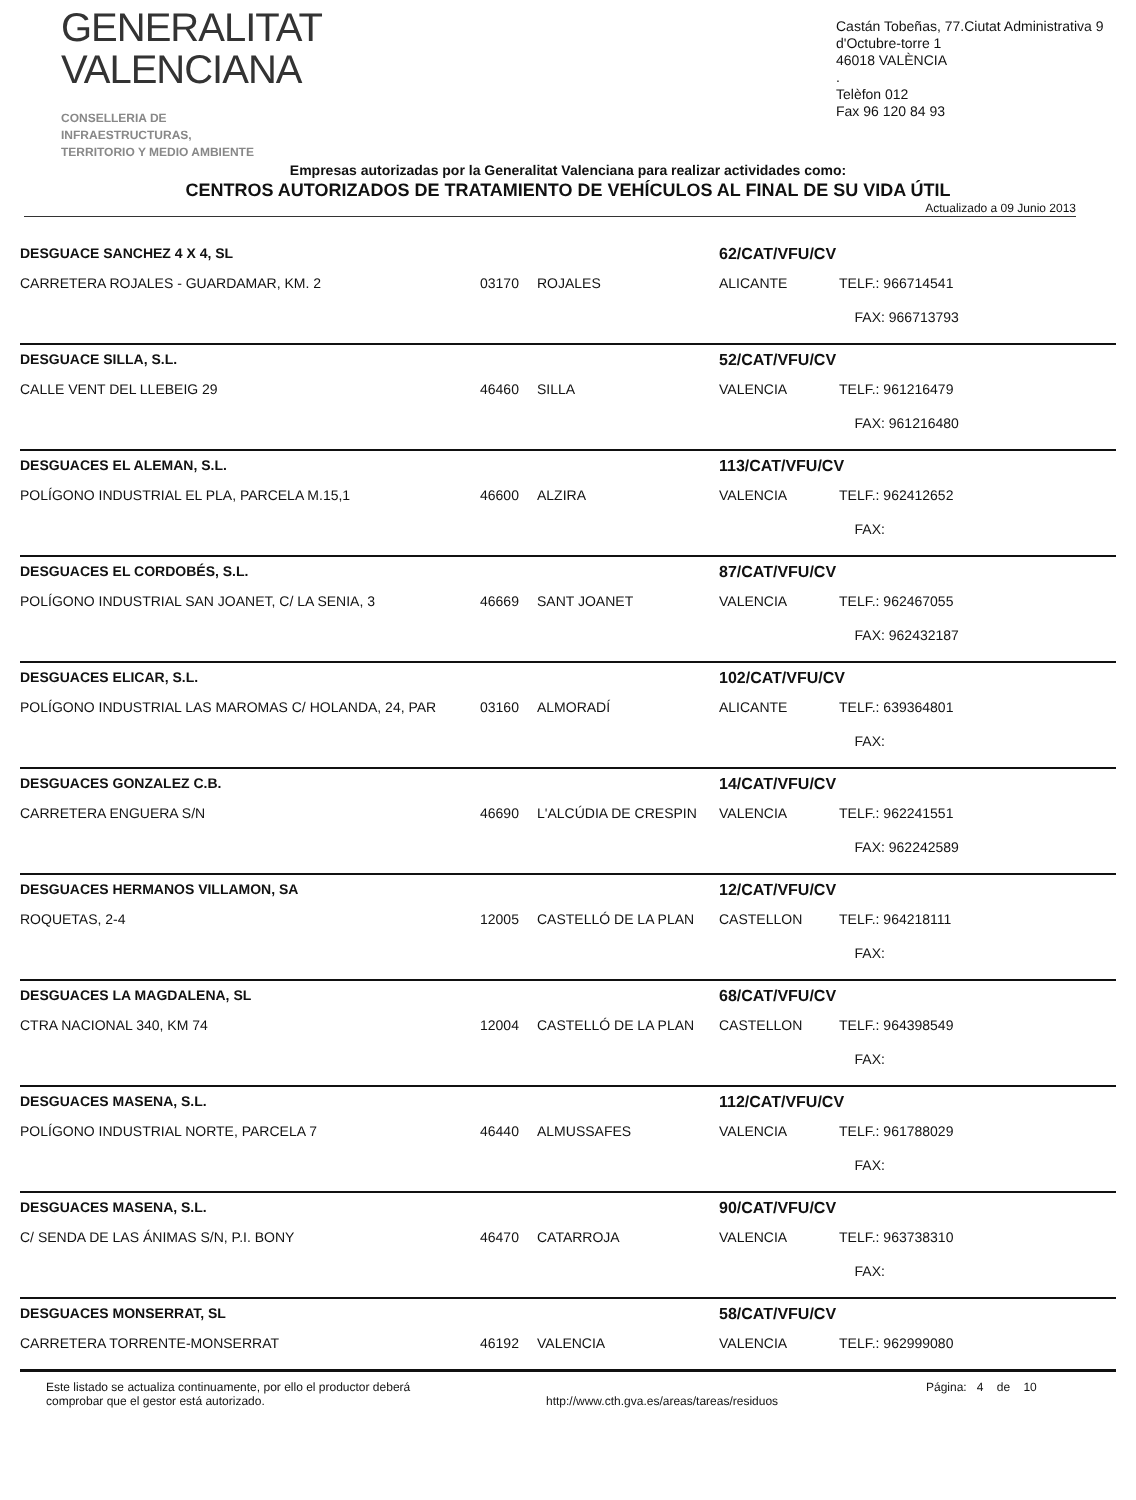GENERALITAT
VALENCIANA
CONSELLERIA DE INFRAESTRUCTURAS,
TERRITORIO Y MEDIO AMBIENTE
Castán Tobeñas, 77.Ciutat Administrativa 9 d'Octubre-torre 1
46018 VALÈNCIA
.
Telèfon 012
Fax 96 120 84 93
Empresas autorizadas por la Generalitat Valenciana para realizar actividades como:
CENTROS AUTORIZADOS DE TRATAMIENTO DE VEHÍCULOS AL FINAL DE SU VIDA ÚTIL
Actualizado a 09 Junio 2013
| DESGUACE SANCHEZ 4 X 4, SL | | | 62/CAT/VFU/CV | |
| CARRETERA ROJALES - GUARDAMAR, KM. 2 | 03170 | ROJALES | ALICANTE | TELF.: 966714541 |
| | | | | FAX: 966713793 |
| DESGUACE SILLA, S.L. | | | 52/CAT/VFU/CV | |
| CALLE VENT DEL LLEBEIG 29 | 46460 | SILLA | VALENCIA | TELF.: 961216479 |
| | | | | FAX: 961216480 |
| DESGUACES EL ALEMAN, S.L. | | | 113/CAT/VFU/CV | |
| POLÍGONO INDUSTRIAL EL PLA, PARCELA M.15,1 | 46600 | ALZIRA | VALENCIA | TELF.: 962412652 |
| | | | | FAX: |
| DESGUACES EL CORDOBÉS, S.L. | | | 87/CAT/VFU/CV | |
| POLÍGONO INDUSTRIAL SAN JOANET, C/ LA SENIA, 3 | 46669 | SANT JOANET | VALENCIA | TELF.: 962467055 |
| | | | | FAX: 962432187 |
| DESGUACES ELICAR, S.L. | | | 102/CAT/VFU/CV | |
| POLÍGONO INDUSTRIAL LAS MAROMAS C/ HOLANDA, 24, PAR | 03160 | ALMORADÍ | ALICANTE | TELF.: 639364801 |
| | | | | FAX: |
| DESGUACES GONZALEZ C.B. | | | 14/CAT/VFU/CV | |
| CARRETERA ENGUERA S/N | 46690 | L'ALCÚDIA DE CRESPIN | VALENCIA | TELF.: 962241551 |
| | | | | FAX: 962242589 |
| DESGUACES HERMANOS VILLAMON, SA | | | 12/CAT/VFU/CV | |
| ROQUETAS, 2-4 | 12005 | CASTELLÓ DE LA PLAN | CASTELLON | TELF.: 964218111 |
| | | | | FAX: |
| DESGUACES LA MAGDALENA, SL | | | 68/CAT/VFU/CV | |
| CTRA NACIONAL 340, KM 74 | 12004 | CASTELLÓ DE LA PLAN | CASTELLON | TELF.: 964398549 |
| | | | | FAX: |
| DESGUACES MASENA, S.L. | | | 112/CAT/VFU/CV | |
| POLÍGONO INDUSTRIAL NORTE, PARCELA 7 | 46440 | ALMUSSAFES | VALENCIA | TELF.: 961788029 |
| | | | | FAX: |
| DESGUACES MASENA, S.L. | | | 90/CAT/VFU/CV | |
| C/ SENDA DE LAS ÁNIMAS S/N, P.I. BONY | 46470 | CATARROJA | VALENCIA | TELF.: 963738310 |
| | | | | FAX: |
| DESGUACES MONSERRAT, SL | | | 58/CAT/VFU/CV | |
| CARRETERA TORRENTE-MONSERRAT | 46192 | VALENCIA | VALENCIA | TELF.: 962999080 |
Este listado se actualiza continuamente, por ello el productor deberá
comprobar que el gestor está autorizado.
http://www.cth.gva.es/areas/tareas/residuos
Página: 4 de 10